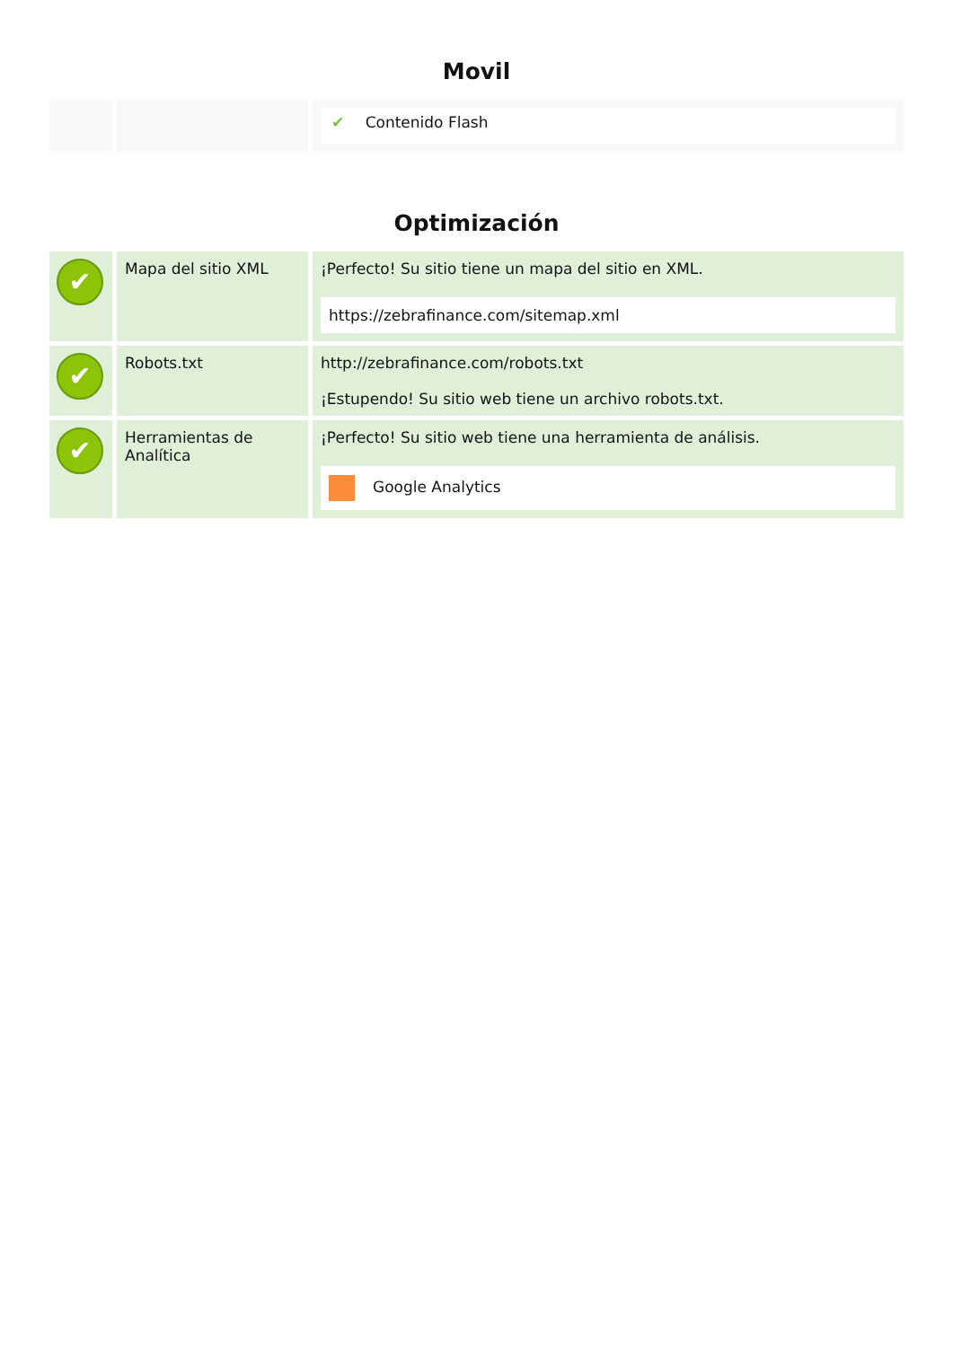Movil
| | | ✔ Contenido Flash |
Optimización
| ✔ | Mapa del sitio XML | ¡Perfecto! Su sitio tiene un mapa del sitio en XML. https://zebrafinance.com/sitemap.xml |
| ✔ | Robots.txt | http://zebrafinance.com/robots.txt ¡Estupendo! Su sitio web tiene un archivo robots.txt. |
| ✔ | Herramientas de Analítica | ¡Perfecto! Su sitio web tiene una herramienta de análisis. Google Analytics |